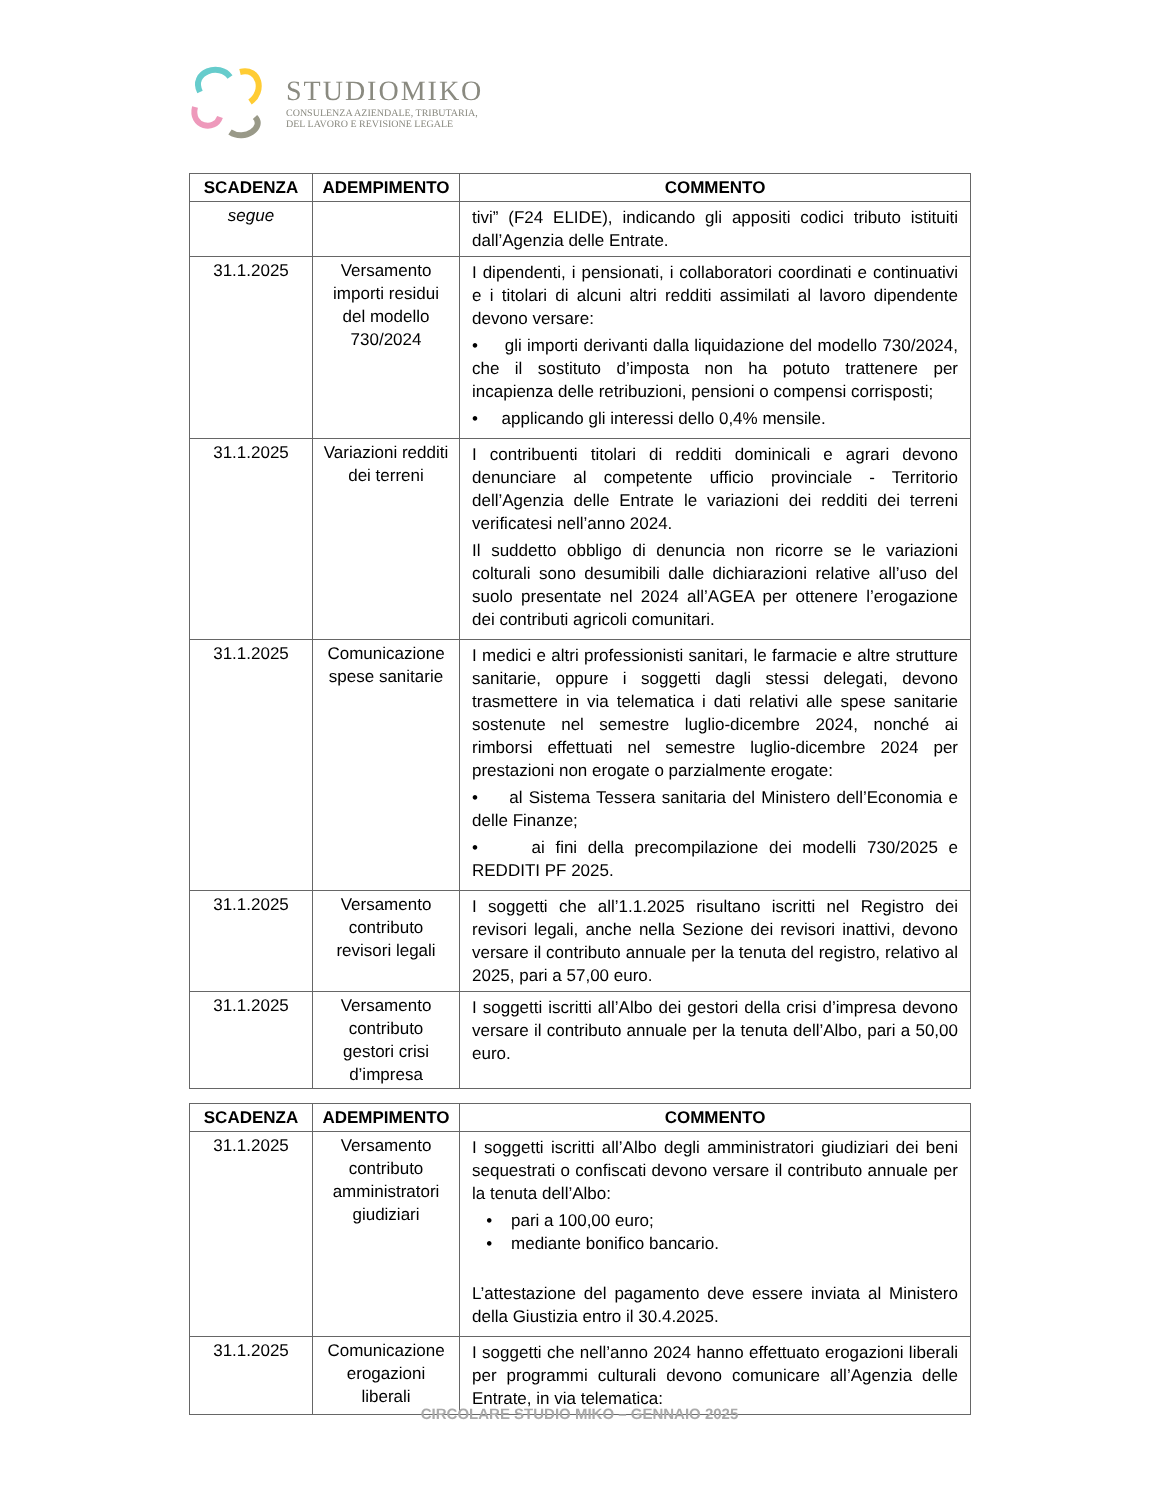STUDIOMIKO
CONSULENZA AZIENDALE, TRIBUTARIA,
DEL LAVORO E REVISIONE LEGALE
| SCADENZA | ADEMPIMENTO | COMMENTO |
| --- | --- | --- |
| segue | | tivi” (F24 ELIDE), indicando gli appositi codici tributo istituiti dall’Agenzia delle Entrate. |
| 31.1.2025 | Versamento importi residui del modello 730/2024 | I dipendenti, i pensionati, i collaboratori coordinati e continuativi e i titolari di alcuni altri redditi assimilati al lavoro dipendente devono versare: • gli importi derivanti dalla liquidazione del modello 730/2024, che il sostituto d’imposta non ha potuto trattenere per incapienza delle retribuzioni, pensioni o compensi corrisposti; • applicando gli interessi dello 0,4% mensile. |
| 31.1.2025 | Variazioni redditi dei terreni | I contribuenti titolari di redditi dominicali e agrari devono denunciare al competente ufficio provinciale - Territorio dell’Agenzia delle Entrate le variazioni dei redditi dei terreni verificatesi nell’anno 2024. Il suddetto obbligo di denuncia non ricorre se le variazioni colturali sono desumibili dalle dichiarazioni relative all’uso del suolo presentate nel 2024 all’AGEA per ottenere l’erogazione dei contributi agricoli comunitari. |
| 31.1.2025 | Comunicazione spese sanitarie | I medici e altri professionisti sanitari, le farmacie e altre strutture sanitarie, oppure i soggetti dagli stessi delegati, devono trasmettere in via telematica i dati relativi alle spese sanitarie sostenute nel semestre luglio-dicembre 2024, nonché ai rimborsi effettuati nel semestre luglio-dicembre 2024 per prestazioni non erogate o parzialmente erogate: • al Sistema Tessera sanitaria del Ministero dell’Economia e delle Finanze; • ai fini della precompilazione dei modelli 730/2025 e REDDITI PF 2025. |
| 31.1.2025 | Versamento contributo revisori legali | I soggetti che all’1.1.2025 risultano iscritti nel Registro dei revisori legali, anche nella Sezione dei revisori inattivi, devono versare il contributo annuale per la tenuta del registro, relativo al 2025, pari a 57,00 euro. |
| 31.1.2025 | Versamento contributo gestori crisi d’impresa | I soggetti iscritti all’Albo dei gestori della crisi d’impresa devono versare il contributo annuale per la tenuta dell’Albo, pari a 50,00 euro. |
| SCADENZA | ADEMPIMENTO | COMMENTO |
| --- | --- | --- |
| 31.1.2025 | Versamento contributo amministratori giudiziari | I soggetti iscritti all’Albo degli amministratori giudiziari dei beni sequestrati o confiscati devono versare il contributo annuale per la tenuta dell’Albo: • pari a 100,00 euro; • mediante bonifico bancario. L’attestazione del pagamento deve essere inviata al Ministero della Giustizia entro il 30.4.2025. |
| 31.1.2025 | Comunicazione erogazioni liberali | I soggetti che nell’anno 2024 hanno effettuato erogazioni liberali per programmi culturali devono comunicare all’Agenzia delle Entrate, in via telematica: |
CIRCOLARE STUDIO MIKO – GENNAIO 2025